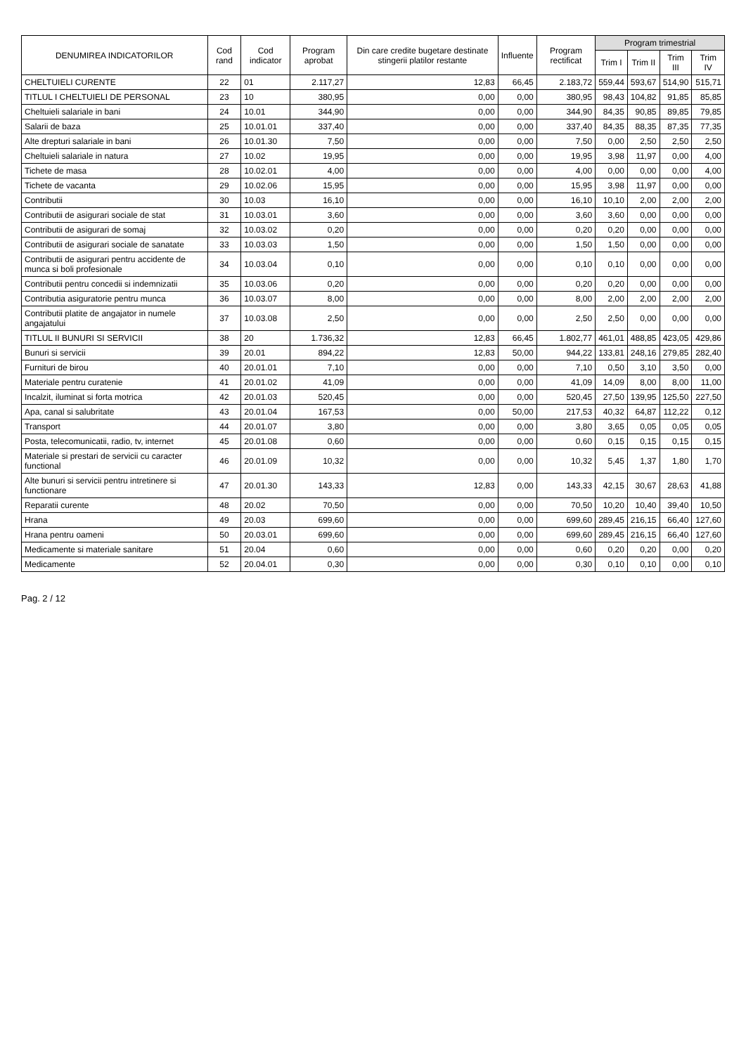| DENUMIREA INDICATORILOR | Cod rand | Cod indicator | Program aprobat | Din care credite bugetare destinate stingerii platilor restante | Influente | Program rectificat | Program trimestrial | | | |
| --- | --- | --- | --- | --- | --- | --- | --- | --- | --- | --- |
| | | | | | | | Trim I | Trim II | Trim III | Trim IV |
| CHELTUIELI CURENTE | 22 | 01 | 2.117,27 | 12,83 | 66,45 | 2.183,72 | 559,44 | 593,67 | 514,90 | 515,71 |
| TITLUL I CHELTUIELI DE PERSONAL | 23 | 10 | 380,95 | 0,00 | 0,00 | 380,95 | 98,43 | 104,82 | 91,85 | 85,85 |
| Cheltuieli salariale in bani | 24 | 10.01 | 344,90 | 0,00 | 0,00 | 344,90 | 84,35 | 90,85 | 89,85 | 79,85 |
| Salarii de baza | 25 | 10.01.01 | 337,40 | 0,00 | 0,00 | 337,40 | 84,35 | 88,35 | 87,35 | 77,35 |
| Alte drepturi salariale in bani | 26 | 10.01.30 | 7,50 | 0,00 | 0,00 | 7,50 | 0,00 | 2,50 | 2,50 | 2,50 |
| Cheltuieli salariale in natura | 27 | 10.02 | 19,95 | 0,00 | 0,00 | 19,95 | 3,98 | 11,97 | 0,00 | 4,00 |
| Tichete de masa | 28 | 10.02.01 | 4,00 | 0,00 | 0,00 | 4,00 | 0,00 | 0,00 | 0,00 | 4,00 |
| Tichete de vacanta | 29 | 10.02.06 | 15,95 | 0,00 | 0,00 | 15,95 | 3,98 | 11,97 | 0,00 | 0,00 |
| Contributii | 30 | 10.03 | 16,10 | 0,00 | 0,00 | 16,10 | 10,10 | 2,00 | 2,00 | 2,00 |
| Contributii de asigurari sociale de stat | 31 | 10.03.01 | 3,60 | 0,00 | 0,00 | 3,60 | 3,60 | 0,00 | 0,00 | 0,00 |
| Contributii de asigurari de somaj | 32 | 10.03.02 | 0,20 | 0,00 | 0,00 | 0,20 | 0,20 | 0,00 | 0,00 | 0,00 |
| Contributii de asigurari sociale de sanatate | 33 | 10.03.03 | 1,50 | 0,00 | 0,00 | 1,50 | 1,50 | 0,00 | 0,00 | 0,00 |
| Contributii de asigurari pentru accidente de munca si boli profesionale | 34 | 10.03.04 | 0,10 | 0,00 | 0,00 | 0,10 | 0,10 | 0,00 | 0,00 | 0,00 |
| Contributii pentru concedii si indemnizatii | 35 | 10.03.06 | 0,20 | 0,00 | 0,00 | 0,20 | 0,20 | 0,00 | 0,00 | 0,00 |
| Contributia asiguratorie pentru munca | 36 | 10.03.07 | 8,00 | 0,00 | 0,00 | 8,00 | 2,00 | 2,00 | 2,00 | 2,00 |
| Contributii platite de angajator in numele angajatului | 37 | 10.03.08 | 2,50 | 0,00 | 0,00 | 2,50 | 2,50 | 0,00 | 0,00 | 0,00 |
| TITLUL II BUNURI SI SERVICII | 38 | 20 | 1.736,32 | 12,83 | 66,45 | 1.802,77 | 461,01 | 488,85 | 423,05 | 429,86 |
| Bunuri si servicii | 39 | 20.01 | 894,22 | 12,83 | 50,00 | 944,22 | 133,81 | 248,16 | 279,85 | 282,40 |
| Furnituri de birou | 40 | 20.01.01 | 7,10 | 0,00 | 0,00 | 7,10 | 0,50 | 3,10 | 3,50 | 0,00 |
| Materiale pentru curatenie | 41 | 20.01.02 | 41,09 | 0,00 | 0,00 | 41,09 | 14,09 | 8,00 | 8,00 | 11,00 |
| Incalzit, iluminat si forta motrica | 42 | 20.01.03 | 520,45 | 0,00 | 0,00 | 520,45 | 27,50 | 139,95 | 125,50 | 227,50 |
| Apa, canal si salubritate | 43 | 20.01.04 | 167,53 | 0,00 | 50,00 | 217,53 | 40,32 | 64,87 | 112,22 | 0,12 |
| Transport | 44 | 20.01.07 | 3,80 | 0,00 | 0,00 | 3,80 | 3,65 | 0,05 | 0,05 | 0,05 |
| Posta, telecomunicatii, radio, tv, internet | 45 | 20.01.08 | 0,60 | 0,00 | 0,00 | 0,60 | 0,15 | 0,15 | 0,15 | 0,15 |
| Materiale si prestari de servicii cu caracter functional | 46 | 20.01.09 | 10,32 | 0,00 | 0,00 | 10,32 | 5,45 | 1,37 | 1,80 | 1,70 |
| Alte bunuri si servicii pentru intretinere si functionare | 47 | 20.01.30 | 143,33 | 12,83 | 0,00 | 143,33 | 42,15 | 30,67 | 28,63 | 41,88 |
| Reparatii curente | 48 | 20.02 | 70,50 | 0,00 | 0,00 | 70,50 | 10,20 | 10,40 | 39,40 | 10,50 |
| Hrana | 49 | 20.03 | 699,60 | 0,00 | 0,00 | 699,60 | 289,45 | 216,15 | 66,40 | 127,60 |
| Hrana pentru oameni | 50 | 20.03.01 | 699,60 | 0,00 | 0,00 | 699,60 | 289,45 | 216,15 | 66,40 | 127,60 |
| Medicamente si materiale sanitare | 51 | 20.04 | 0,60 | 0,00 | 0,00 | 0,60 | 0,20 | 0,20 | 0,00 | 0,20 |
| Medicamente | 52 | 20.04.01 | 0,30 | 0,00 | 0,00 | 0,30 | 0,10 | 0,10 | 0,00 | 0,10 |
Pag. 2 / 12